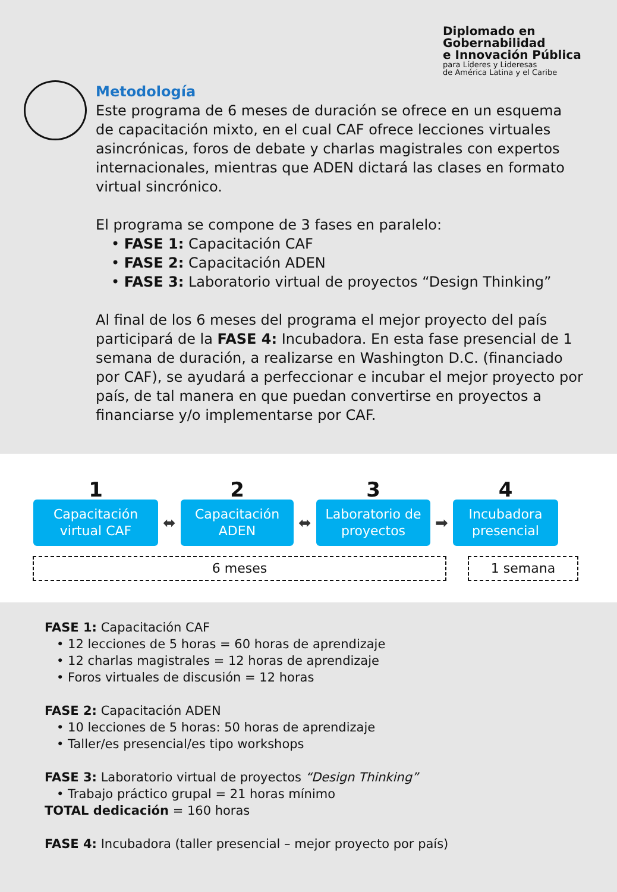Diplomado en
Gobernabilidad
e Innovación Pública
para Líderes y Lideresas
de América Latina y el Caribe
Metodología
Este programa de 6 meses de duración se ofrece en un esquema de capacitación mixto, en el cual CAF ofrece lecciones virtuales asincrónicas, foros de debate y charlas magistrales con expertos internacionales, mientras que ADEN dictará las clases en formato virtual sincrónico.
El programa se compone de 3 fases en paralelo:
• FASE 1: Capacitación CAF
• FASE 2: Capacitación ADEN
• FASE 3: Laboratorio virtual de proyectos “Design Thinking”
Al final de los 6 meses del programa el mejor proyecto del país participará de la FASE 4: Incubadora. En esta fase presencial de 1 semana de duración, a realizarse en Washington D.C. (financiado por CAF), se ayudará a perfeccionar e incubar el mejor proyecto por país, de tal manera en que puedan convertirse en proyectos a financiarse y/o implementarse por CAF.
1 2 3 4
Capacitación
virtual CAF
⬌
Capacitación
ADEN
⬌
Laboratorio de
proyectos
➡
Incubadora
presencial
6 meses 1 semana
FASE 1: Capacitación CAF
• 12 lecciones de 5 horas = 60 horas de aprendizaje
• 12 charlas magistrales = 12 horas de aprendizaje
• Foros virtuales de discusión = 12 horas
FASE 2: Capacitación ADEN
• 10 lecciones de 5 horas: 50 horas de aprendizaje
• Taller/es presencial/es tipo workshops
FASE 3: Laboratorio virtual de proyectos “Design Thinking”
• Trabajo práctico grupal = 21 horas mínimo
TOTAL dedicación = 160 horas
FASE 4: Incubadora (taller presencial – mejor proyecto por país)